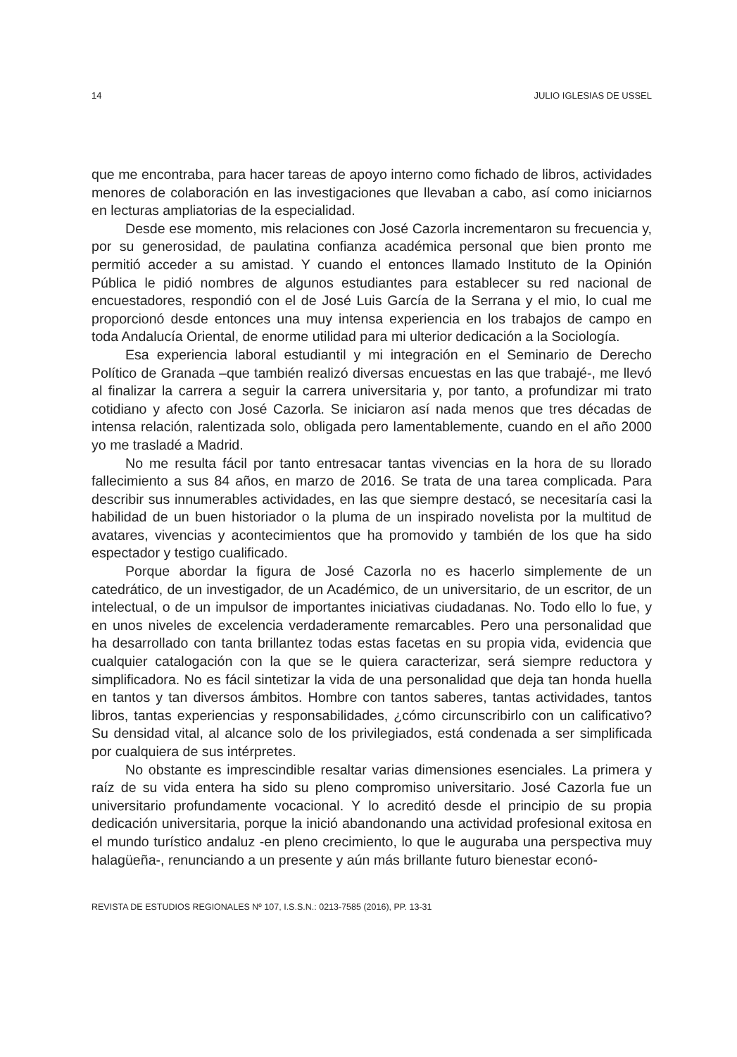14 JULIO IGLESIAS DE USSEL
que me encontraba, para hacer tareas de apoyo interno como fichado de libros, actividades menores de colaboración en las investigaciones que llevaban a cabo, así como iniciarnos en lecturas ampliatorias de la especialidad.
Desde ese momento, mis relaciones con José Cazorla incrementaron su frecuencia y, por su generosidad, de paulatina confianza académica personal que bien pronto me permitió acceder a su amistad. Y cuando el entonces llamado Instituto de la Opinión Pública le pidió nombres de algunos estudiantes para establecer su red nacional de encuestadores, respondió con el de José Luis García de la Serrana y el mio, lo cual me proporcionó desde entonces una muy intensa experiencia en los trabajos de campo en toda Andalucía Oriental, de enorme utilidad para mi ulterior dedicación a la Sociología.
Esa experiencia laboral estudiantil y mi integración en el Seminario de Derecho Político de Granada –que también realizó diversas encuestas en las que trabajé-, me llevó al finalizar la carrera a seguir la carrera universitaria y, por tanto, a profundizar mi trato cotidiano y afecto con José Cazorla. Se iniciaron así nada menos que tres décadas de intensa relación, ralentizada solo, obligada pero lamentablemente, cuando en el año 2000 yo me trasladé a Madrid.
No me resulta fácil por tanto entresacar tantas vivencias en la hora de su llorado fallecimiento a sus 84 años, en marzo de 2016. Se trata de una tarea complicada. Para describir sus innumerables actividades, en las que siempre destacó, se necesitaría casi la habilidad de un buen historiador o la pluma de un inspirado novelista por la multitud de avatares, vivencias y acontecimientos que ha promovido y también de los que ha sido espectador y testigo cualificado.
Porque abordar la figura de José Cazorla no es hacerlo simplemente de un catedrático, de un investigador, de un Académico, de un universitario, de un escritor, de un intelectual, o de un impulsor de importantes iniciativas ciudadanas. No. Todo ello lo fue, y en unos niveles de excelencia verdaderamente remarcables. Pero una personalidad que ha desarrollado con tanta brillantez todas estas facetas en su propia vida, evidencia que cualquier catalogación con la que se le quiera caracterizar, será siempre reductora y simplificadora. No es fácil sintetizar la vida de una personalidad que deja tan honda huella en tantos y tan diversos ámbitos. Hombre con tantos saberes, tantas actividades, tantos libros, tantas experiencias y responsabilidades, ¿cómo circunscribirlo con un calificativo? Su densidad vital, al alcance solo de los privilegiados, está condenada a ser simplificada por cualquiera de sus intérpretes.
No obstante es imprescindible resaltar varias dimensiones esenciales. La primera y raíz de su vida entera ha sido su pleno compromiso universitario. José Cazorla fue un universitario profundamente vocacional. Y lo acreditó desde el principio de su propia dedicación universitaria, porque la inició abandonando una actividad profesional exitosa en el mundo turístico andaluz -en pleno crecimiento, lo que le auguraba una perspectiva muy halagüeña-, renunciando a un presente y aún más brillante futuro bienestar econó-
REVISTA DE ESTUDIOS REGIONALES Nº 107, I.S.S.N.: 0213-7585 (2016), PP. 13-31